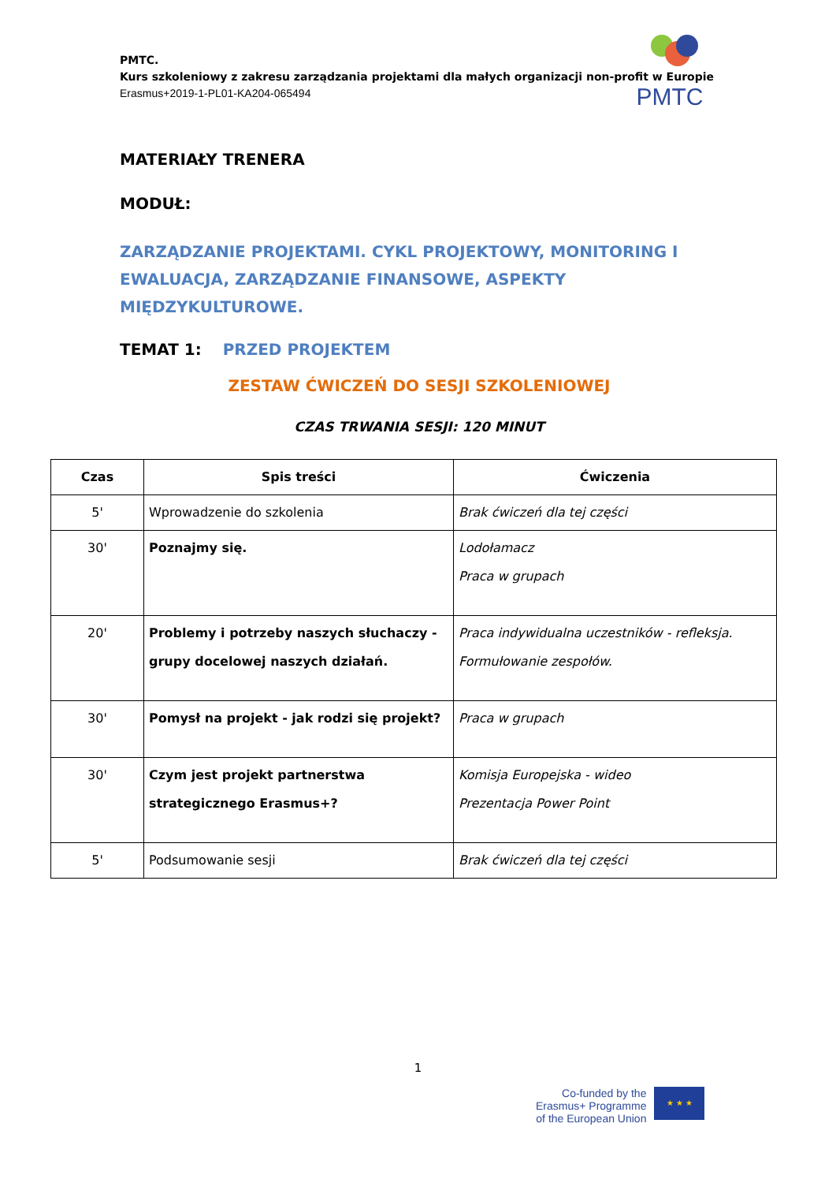PMTC.
Kurs szkoleniowy z zakresu zarządzania projektami dla małych organizacji non-profit w Europie
Erasmus+2019-1-PL01-KA204-065494
PMTC
MATERIAŁY TRENERA
MODUŁ:
ZARZĄDZANIE PROJEKTAMI. CYKL PROJEKTOWY, MONITORING I EWALUACJA, ZARZĄDZANIE FINANSOWE, ASPEKTY MIĘDZYKULTUROWE.
TEMAT 1: PRZED PROJEKTEM
ZESTAW ĆWICZEŃ DO SESJI SZKOLENIOWEJ
CZAS TRWANIA SESJI: 120 MINUT
| Czas | Spis treści | Ćwiczenia |
| --- | --- | --- |
| 5' | Wprowadzenie do szkolenia | Brak ćwiczeń dla tej części |
| 30' | Poznajmy się. | Lodołamacz Praca w grupach |
| 20' | Problemy i potrzeby naszych słuchaczy - grupy docelowej naszych działań. | Praca indywidualna uczestników - refleksja. Formułowanie zespołów. |
| 30' | Pomysł na projekt - jak rodzi się projekt? | Praca w grupach |
| 30' | Czym jest projekt partnerstwa strategicznego Erasmus+? | Komisja Europejska - wideo Prezentacja Power Point |
| 5' | Podsumowanie sesji | Brak ćwiczeń dla tej części |
1
Co-funded by the
Erasmus+ Programme
of the European Union
★ ★ ★